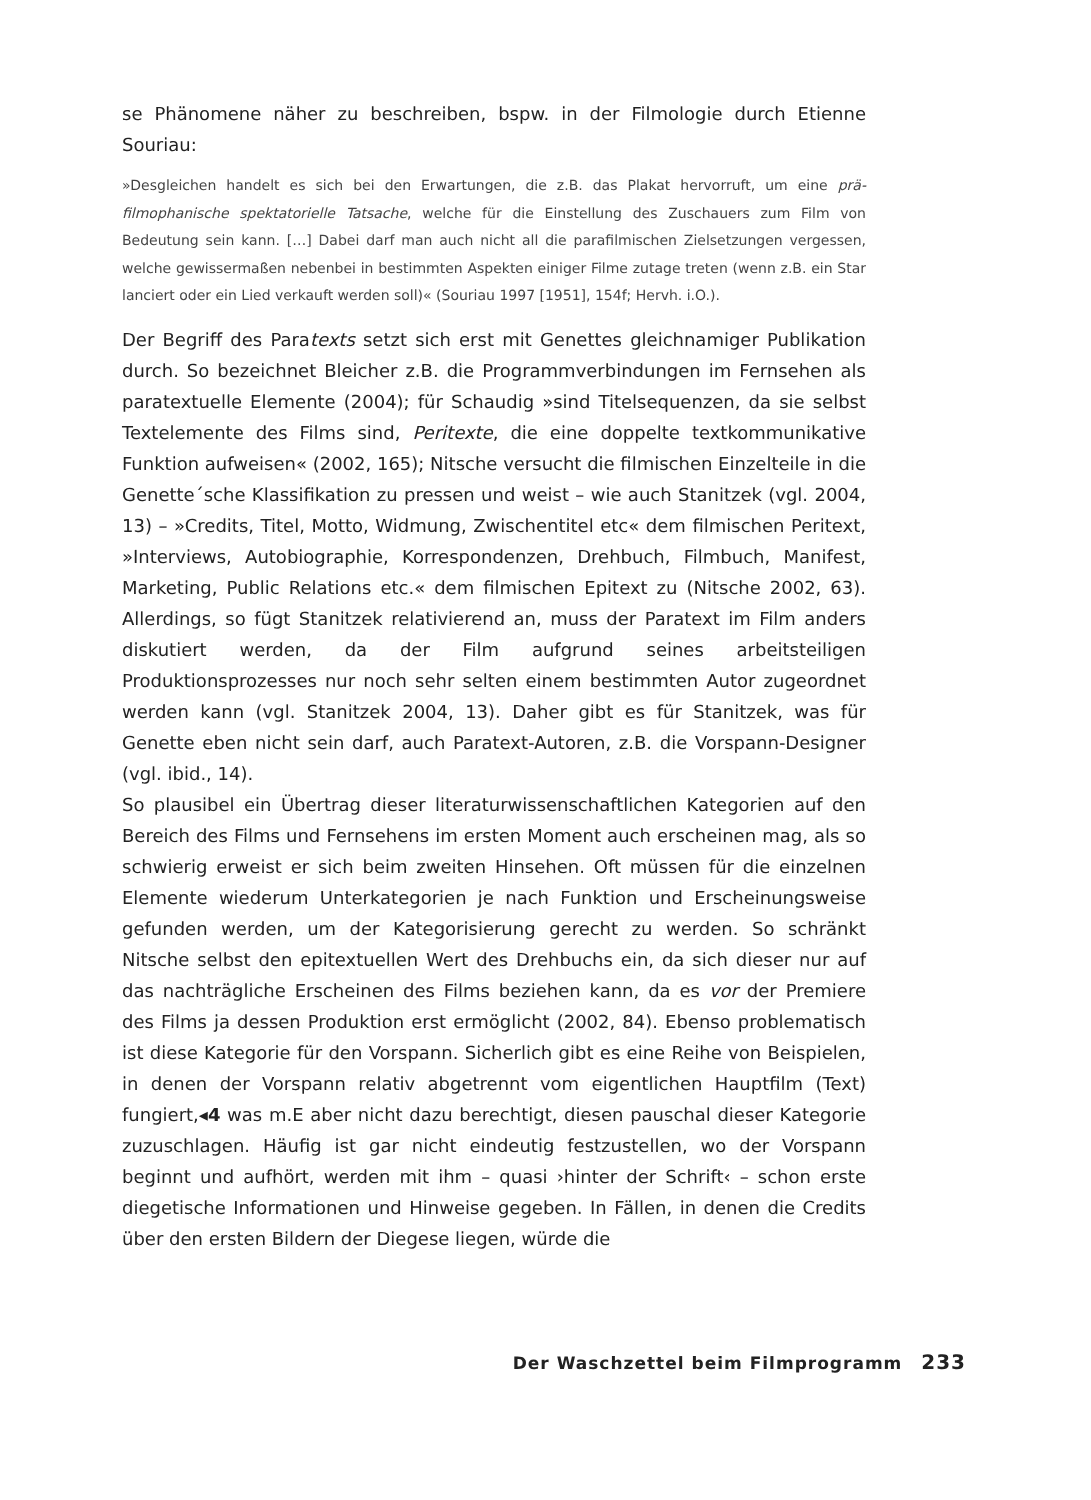se Phänomene näher zu beschreiben, bspw. in der Filmologie durch Etienne Souriau:
»Desgleichen handelt es sich bei den Erwartungen, die z.B. das Plakat hervorruft, um eine prä­filmophanische spektatorielle Tatsache, welche für die Einstellung des Zuschauers zum Film von Bedeutung sein kann. […] Dabei darf man auch nicht all die parafilmischen Zielsetzungen ver­gessen, welche gewissermaßen nebenbei in bestimmten Aspekten einiger Filme zutage tre­ten (wenn z.B. ein Star lanciert oder ein Lied verkauft werden soll)« (Souriau 1997 [1951], 154f; Hervh. i.O.).
Der Begriff des Paratexts setzt sich erst mit Genettes gleichnamiger Publika­tion durch. So bezeichnet Bleicher z.B. die Programmverbindungen im Fernse­hen als paratextuelle Elemente (2004); für Schaudig »sind Titelsequenzen, da sie selbst Textelemente des Films sind, Peritexte, die eine doppelte textkommu­nikative Funktion aufweisen« (2002, 165); Nitsche versucht die filmischen Ein­zelteile in die Genette´sche Klassifikation zu pressen und weist – wie auch Sta­nitzek (vgl. 2004, 13) – »Credits, Titel, Motto, Widmung, Zwischentitel etc« dem filmischen Peritext, »Interviews, Autobiographie, Korrespondenzen, Drehbuch, Filmbuch, Manifest, Marketing, Public Relations etc.« dem filmischen Epitext zu (Nitsche 2002, 63). Allerdings, so fügt Stanitzek relativierend an, muss der Paratext im Film anders diskutiert werden, da der Film aufgrund seines ar­beitsteiligen Produktionsprozesses nur noch sehr selten einem bestimmten Autor zugeordnet werden kann (vgl. Stanitzek 2004, 13). Daher gibt es für Sta­nitzek, was für Genette eben nicht sein darf, auch Paratext-Autoren, z.B. die Vorspann-Designer (vgl. ibid., 14).
So plausibel ein Übertrag dieser literaturwissenschaftlichen Kategorien auf den Bereich des Films und Fernsehens im ersten Moment auch erscheinen mag, als so schwierig erweist er sich beim zweiten Hinsehen. Oft müssen für die einzelnen Elemente wiederum Unterkategorien je nach Funktion und Erschei­nungsweise gefunden werden, um der Kategorisierung gerecht zu werden. So schränkt Nitsche selbst den epitextuellen Wert des Drehbuchs ein, da sich die­ser nur auf das nachträgliche Erscheinen des Films beziehen kann, da es vor der Premiere des Films ja dessen Produktion erst ermöglicht (2002, 84). Ebenso problematisch ist diese Kategorie für den Vorspann. Sicherlich gibt es eine Rei­he von Beispielen, in denen der Vorspann relativ abgetrennt vom eigentlichen Hauptfilm (Text) fungiert,◂4 was m.E aber nicht dazu berechtigt, diesen pau­schal dieser Kategorie zuzuschlagen. Häufig ist gar nicht eindeutig festzustel­len, wo der Vorspann beginnt und aufhört, werden mit ihm – quasi ›hinter der Schrift‹ – schon erste diegetische Informationen und Hinweise gegeben. In Fäl­len, in denen die Credits über den ersten Bildern der Diegese liegen, würde die
Der Waschzettel beim Filmprogramm 233